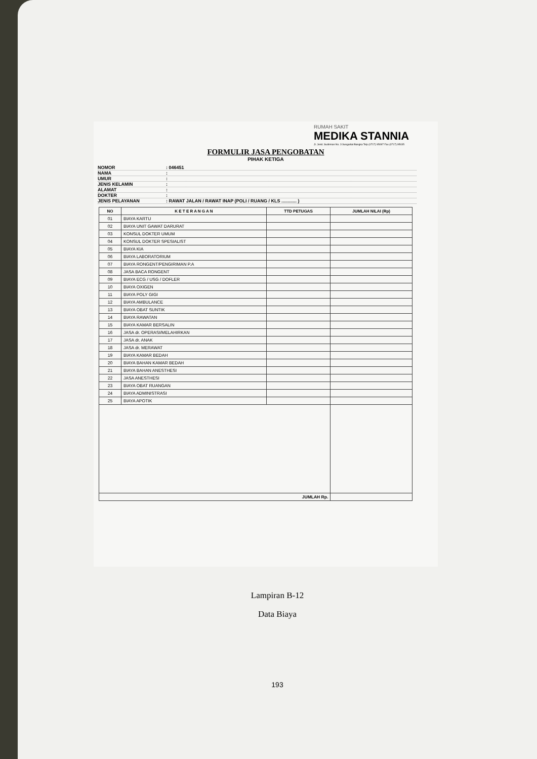RUMAH SAKIT
MEDIKA STANNIA
Jl. Jend. Sudirman No. 3 Sungailiat Bangka Telp (0717) 95097 Fax (0717) 95035
FORMULIR JASA PENGOBATAN
PIHAK KETIGA
NOMOR: 046451
NAMA:
UMUR:
JENIS KELAMIN:
ALAMAT:
DOKTER:
JENIS PELAYANAN: RAWAT JALAN / RAWAT INAP (POLI / RUANG / KLS ............ )
| NO | K E T E R A N G A N | TTD PETUGAS | JUMLAH NILAI (Rp) |
| --- | --- | --- | --- |
| 01 | BIAYA KARTU | | |
| 02 | BIAYA UNIT GAWAT DARURAT | | |
| 03 | KONSUL DOKTER UMUM | | |
| 04 | KONSUL DOKTER SPESIALIST | | |
| 05 | BIAYA KIA | | |
| 06 | BIAYA LABORATORIUM | | |
| 07 | BIAYA RONGENT/PENGIRIMAN P.A | | |
| 08 | JASA BACA RONGENT | | |
| 09 | BIAYA ECG / USG / DOFLER | | |
| 10 | BIAYA OXIGEN | | |
| 11 | BIAYA POLY GIGI | | |
| 12 | BIAYA AMBULANCE | | |
| 13 | BIAYA OBAT SUNTIK | | |
| 14 | BIAYA RAWATAN | | |
| 15 | BIAYA KAMAR BERSALIN | | |
| 16 | JASA dr. OPERASI/MELAHIRKAN | | |
| 17 | JASA dr. ANAK | | |
| 18 | JASA dr. MERAWAT | | |
| 19 | BIAYA KAMAR BEDAH | | |
| 20 | BIAYA BAHAN KAMAR BEDAH | | |
| 21 | BIAYA BAHAN ANESTHESI | | |
| 22 | JASA ANESTHESI | | |
| 23 | BIAYA OBAT RUANGAN | | |
| 24 | BIAYA ADMINISTRASI | | |
| 25 | BIAYA APOTIK | | |
| JUMLAH Rp. | | | |
Lampiran B-12
Data Biaya
193